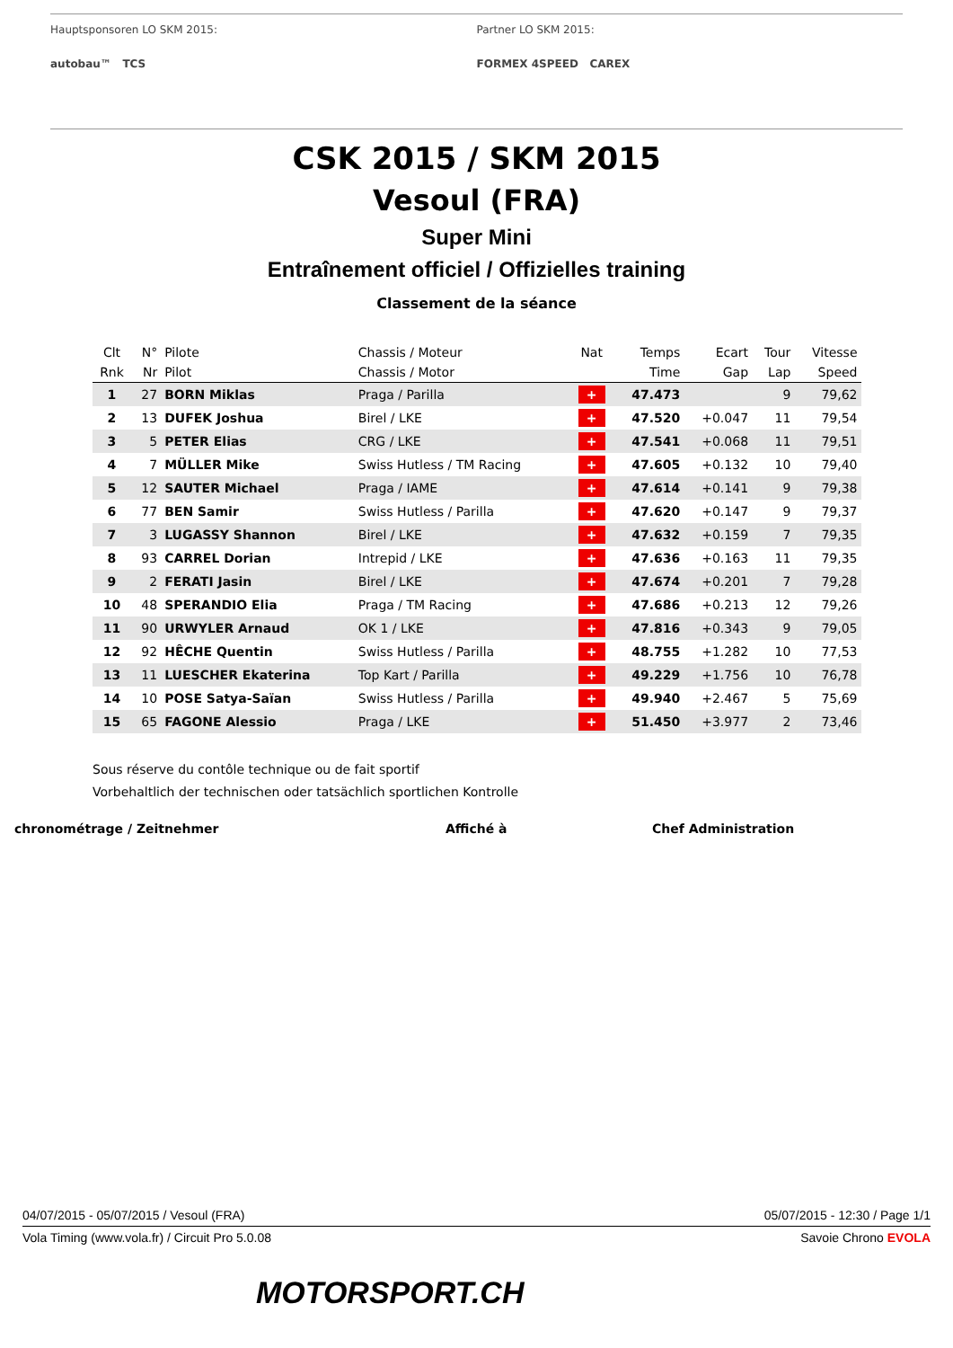Hauptsponsoren LO SKM 2015:
autobau™ TCS
Partner LO SKM 2015:
FORMEX 4SPEED CAREX
CSK 2015 / SKM 2015
Vesoul (FRA)
Super Mini
Entraînement officiel / Offizielles training
Classement de la séance
| Clt | N° | Pilote | Chassis / Moteur | Nat | Temps | Ecart | Tour | Vitesse |
| --- | --- | --- | --- | --- | --- | --- | --- | --- |
| Rnk | Nr | Pilot | Chassis / Motor | | Time | Gap | Lap | Speed |
| 1 | 27 | BORN Miklas | Praga / Parilla | + | 47.473 | | 9 | 79,62 |
| 2 | 13 | DUFEK Joshua | Birel / LKE | + | 47.520 | +0.047 | 11 | 79,54 |
| 3 | 5 | PETER Elias | CRG / LKE | + | 47.541 | +0.068 | 11 | 79,51 |
| 4 | 7 | MÜLLER Mike | Swiss Hutless / TM Racing | + | 47.605 | +0.132 | 10 | 79,40 |
| 5 | 12 | SAUTER Michael | Praga / IAME | + | 47.614 | +0.141 | 9 | 79,38 |
| 6 | 77 | BEN Samir | Swiss Hutless / Parilla | + | 47.620 | +0.147 | 9 | 79,37 |
| 7 | 3 | LUGASSY Shannon | Birel / LKE | + | 47.632 | +0.159 | 7 | 79,35 |
| 8 | 93 | CARREL Dorian | Intrepid / LKE | + | 47.636 | +0.163 | 11 | 79,35 |
| 9 | 2 | FERATI Jasin | Birel / LKE | + | 47.674 | +0.201 | 7 | 79,28 |
| 10 | 48 | SPERANDIO Elia | Praga / TM Racing | + | 47.686 | +0.213 | 12 | 79,26 |
| 11 | 90 | URWYLER Arnaud | OK 1 / LKE | + | 47.816 | +0.343 | 9 | 79,05 |
| 12 | 92 | HÊCHE Quentin | Swiss Hutless / Parilla | + | 48.755 | +1.282 | 10 | 77,53 |
| 13 | 11 | LUESCHER Ekaterina | Top Kart / Parilla | + | 49.229 | +1.756 | 10 | 76,78 |
| 14 | 10 | POSE Satya-Saïan | Swiss Hutless / Parilla | + | 49.940 | +2.467 | 5 | 75,69 |
| 15 | 65 | FAGONE Alessio | Praga / LKE | + | 51.450 | +3.977 | 2 | 73,46 |
Sous réserve du contôle technique ou de fait sportif
Vorbehaltlich der technischen oder tatsächlich sportlichen Kontrolle
chronométrage / Zeitnehmer Affiché à Chef Administration
04/07/2015 - 05/07/2015 / Vesoul (FRA) 05/07/2015 - 12:30 / Page 1/1
Vola Timing (www.vola.fr) / Circuit Pro 5.0.08 Savoie Chrono EVOLA
MOTORSPORT.CH